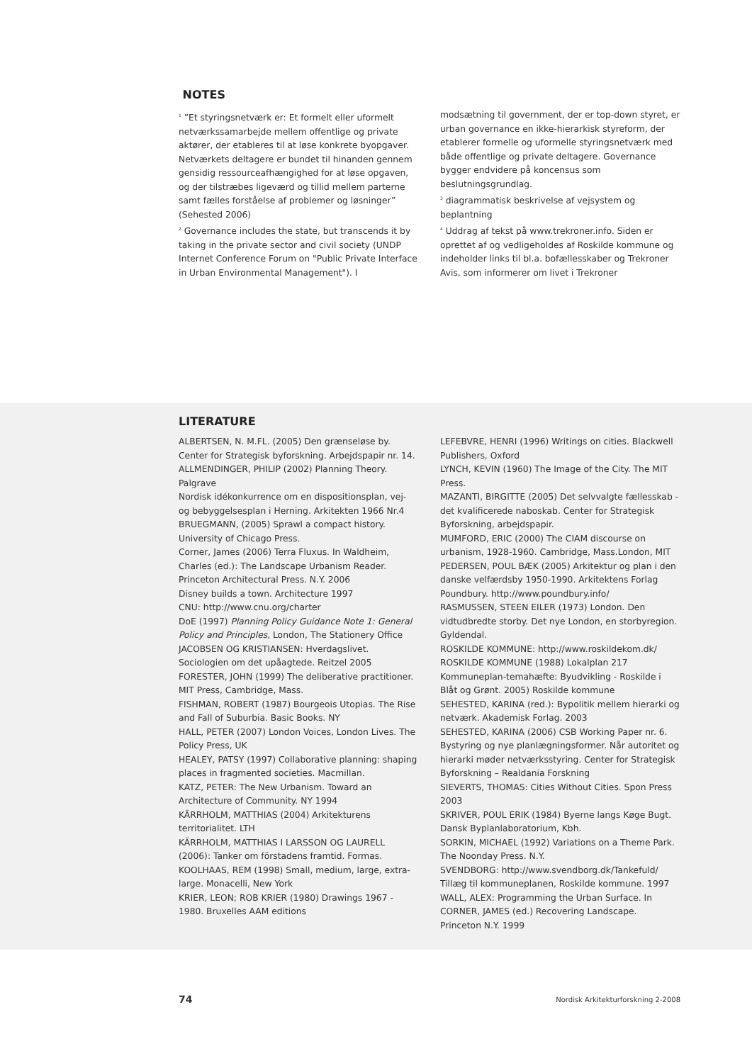NOTES
<sup>1</sup> ”Et styringsnetværk er: Et formelt eller uformelt netværkssamarbejde mellem offentlige og private aktører, der etableres til at løse konkrete byopgaver. Netværkets deltagere er bundet til hinanden gennem gensidig ressourceafhængighed for at løse opgaven, og der tilstræbes ligeværd og tillid mellem parterne samt fælles forståelse af problemer og løsninger” (Sehested 2006)
<sup>2</sup> Governance includes the state, but transcends it by taking in the private sector and civil society (UNDP Internet Conference Forum on "Public Private Interface in Urban Environmental Management"). I
modsætning til government, der er top-down styret, er urban governance en ikke-hierarkisk styreform, der etablerer formelle og uformelle styringsnetværk med både offentlige og private deltagere. Governance bygger endvidere på koncensus som beslutningsgrundlag.
<sup>3</sup> diagrammatisk beskrivelse af vejsystem og beplantning
<sup>4</sup> Uddrag af tekst på www.trekroner.info. Siden er oprettet af og vedligeholdes af Roskilde kommune og indeholder links til bl.a. bofællesskaber og Trekroner Avis, som informerer om livet i Trekroner
LITERATURE
ALBERTSEN, N. M.FL. (2005) Den grænseløse by. Center for Strategisk byforskning. Arbejdspapir nr. 14.
ALLMENDINGER, PHILIP (2002) Planning Theory. Palgrave
Nordisk idékonkurrence om en dispositionsplan, vej- og bebyggelsesplan i Herning. Arkitekten 1966 Nr.4
BRUEGMANN, (2005) Sprawl a compact history. University of Chicago Press.
Corner, James (2006) Terra Fluxus. In Waldheim, Charles (ed.): The Landscape Urbanism Reader. Princeton Architectural Press. N.Y. 2006
Disney builds a town. Architecture 1997
CNU: http://www.cnu.org/charter
DoE (1997) Planning Policy Guidance Note 1: General Policy and Principles, London, The Stationery Office
JACOBSEN OG KRISTIANSEN: Hverdagslivet. Sociologien om det upåagtede. Reitzel 2005
FORESTER, JOHN (1999) The deliberative practitioner. MIT Press, Cambridge, Mass.
FISHMAN, ROBERT (1987) Bourgeois Utopias. The Rise and Fall of Suburbia. Basic Books. NY
HALL, PETER (2007) London Voices, London Lives. The Policy Press, UK
HEALEY, PATSY (1997) Collaborative planning: shaping places in fragmented societies. Macmillan.
KATZ, PETER: The New Urbanism. Toward an Architecture of Community. NY 1994
KÄRRHOLM, MATTHIAS (2004) Arkitekturens territorialitet. LTH
KÄRRHOLM, MATTHIAS I LARSSON OG LAURELL (2006): Tanker om förstadens framtid. Formas.
KOOLHAAS, REM (1998) Small, medium, large, extra-large. Monacelli, New York
KRIER, LEON; ROB KRIER (1980) Drawings 1967 - 1980. Bruxelles AAM editions
LEFEBVRE, HENRI (1996) Writings on cities. Blackwell Publishers, Oxford
LYNCH, KEVIN (1960) The Image of the City. The MIT Press.
MAZANTI, BIRGITTE (2005) Det selvvalgte fællesskab - det kvalificerede naboskab. Center for Strategisk Byforskning, arbejdspapir.
MUMFORD, ERIC (2000) The CIAM discourse on urbanism, 1928-1960. Cambridge, Mass.London, MIT
PEDERSEN, POUL BÆK (2005) Arkitektur og plan i den danske velfærdsby 1950-1990. Arkitektens Forlag
Poundbury. http://www.poundbury.info/
RASMUSSEN, STEEN EILER (1973) London. Den vidtudbredte storby. Det nye London, en storbyregion. Gyldendal.
ROSKILDE KOMMUNE: http://www.roskildekom.dk/
ROSKILDE KOMMUNE (1988) Lokalplan 217
Kommuneplan-temahæfte: Byudvikling - Roskilde i Blåt og Grønt. 2005) Roskilde kommune
SEHESTED, KARINA (red.): Bypolitik mellem hierarki og netværk. Akademisk Forlag. 2003
SEHESTED, KARINA (2006) CSB Working Paper nr. 6. Bystyring og nye planlægningsformer. Når autoritet og hierarki møder netværksstyring. Center for Strategisk Byforskning – Realdania Forskning
SIEVERTS, THOMAS: Cities Without Cities. Spon Press 2003
SKRIVER, POUL ERIK (1984) Byerne langs Køge Bugt. Dansk Byplanlaboratorium, Kbh.
SORKIN, MICHAEL (1992) Variations on a Theme Park. The Noonday Press. N.Y.
SVENDBORG: http://www.svendborg.dk/Tankefuld/
Tillæg til kommuneplanen, Roskilde kommune. 1997
WALL, ALEX: Programming the Urban Surface. In CORNER, JAMES (ed.) Recovering Landscape. Princeton N.Y. 1999
74 Nordisk Arkitekturforskning 2-2008